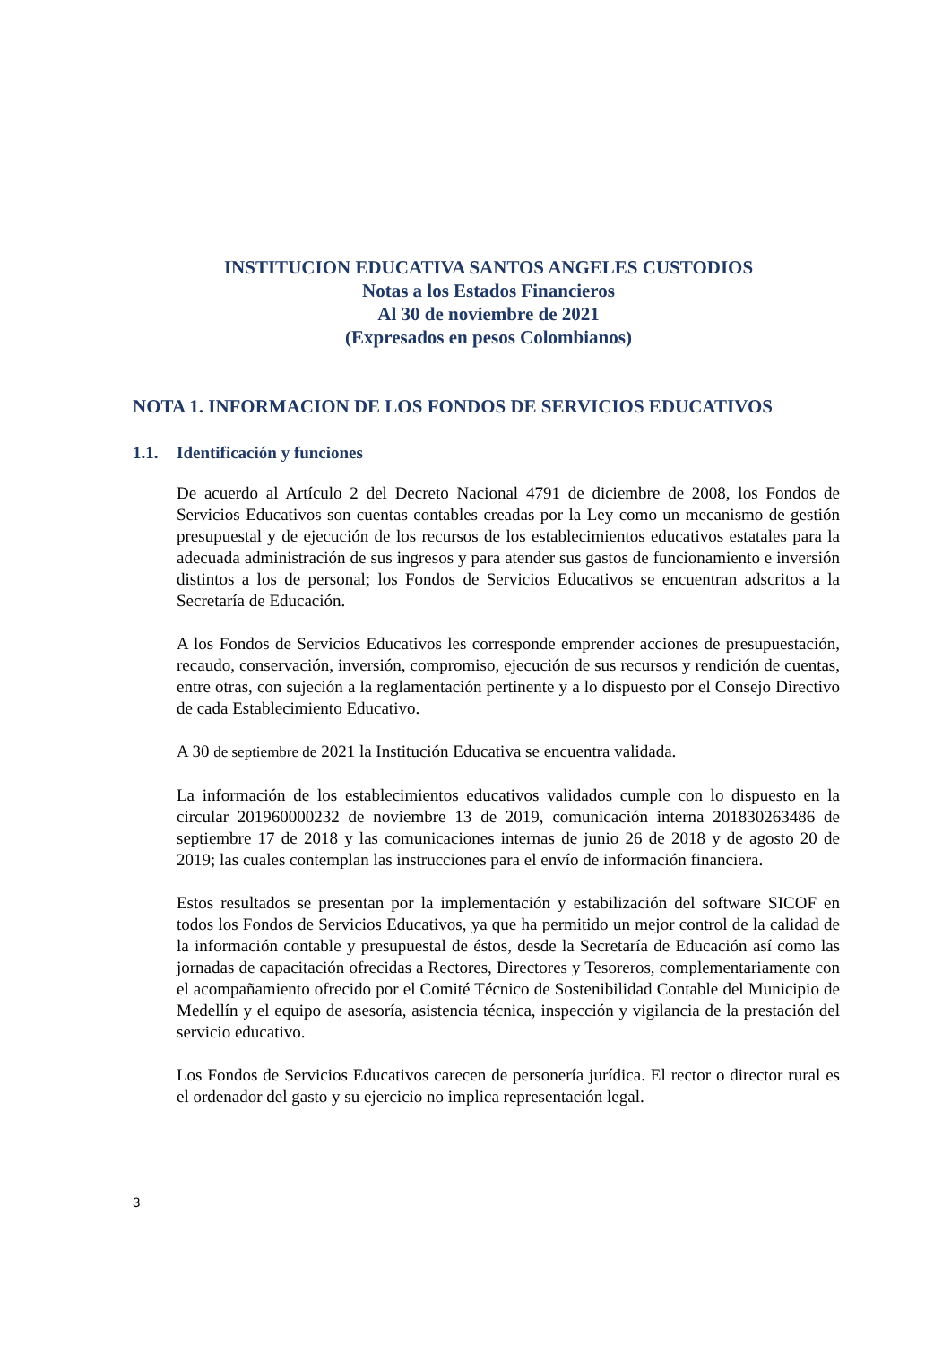INSTITUCION EDUCATIVA SANTOS ANGELES CUSTODIOS
Notas a los Estados Financieros
Al 30 de noviembre de 2021
(Expresados en pesos Colombianos)
NOTA 1. INFORMACION DE LOS FONDOS DE SERVICIOS EDUCATIVOS
1.1. Identificación y funciones
De acuerdo al Artículo 2 del Decreto Nacional 4791 de diciembre de 2008, los Fondos de Servicios Educativos son cuentas contables creadas por la Ley como un mecanismo de gestión presupuestal y de ejecución de los recursos de los establecimientos educativos estatales para la adecuada administración de sus ingresos y para atender sus gastos de funcionamiento e inversión distintos a los de personal; los Fondos de Servicios Educativos se encuentran adscritos a la Secretaría de Educación.
A los Fondos de Servicios Educativos les corresponde emprender acciones de presupuestación, recaudo, conservación, inversión, compromiso, ejecución de sus recursos y rendición de cuentas, entre otras, con sujeción a la reglamentación pertinente y a lo dispuesto por el Consejo Directivo de cada Establecimiento Educativo.
A 30 de septiembre de 2021 la Institución Educativa se encuentra validada.
La información de los establecimientos educativos validados cumple con lo dispuesto en la circular 201960000232 de noviembre 13 de 2019, comunicación interna 201830263486 de septiembre 17 de 2018 y las comunicaciones internas de junio 26 de 2018 y de agosto 20 de 2019; las cuales contemplan las instrucciones para el envío de información financiera.
Estos resultados se presentan por la implementación y estabilización del software SICOF en todos los Fondos de Servicios Educativos, ya que ha permitido un mejor control de la calidad de la información contable y presupuestal de éstos, desde la Secretaría de Educación así como las jornadas de capacitación ofrecidas a Rectores, Directores y Tesoreros, complementariamente con el acompañamiento ofrecido por el Comité Técnico de Sostenibilidad Contable del Municipio de Medellín y el equipo de asesoría, asistencia técnica, inspección y vigilancia de la prestación del servicio educativo.
Los Fondos de Servicios Educativos carecen de personería jurídica. El rector o director rural es el ordenador del gasto y su ejercicio no implica representación legal.
3